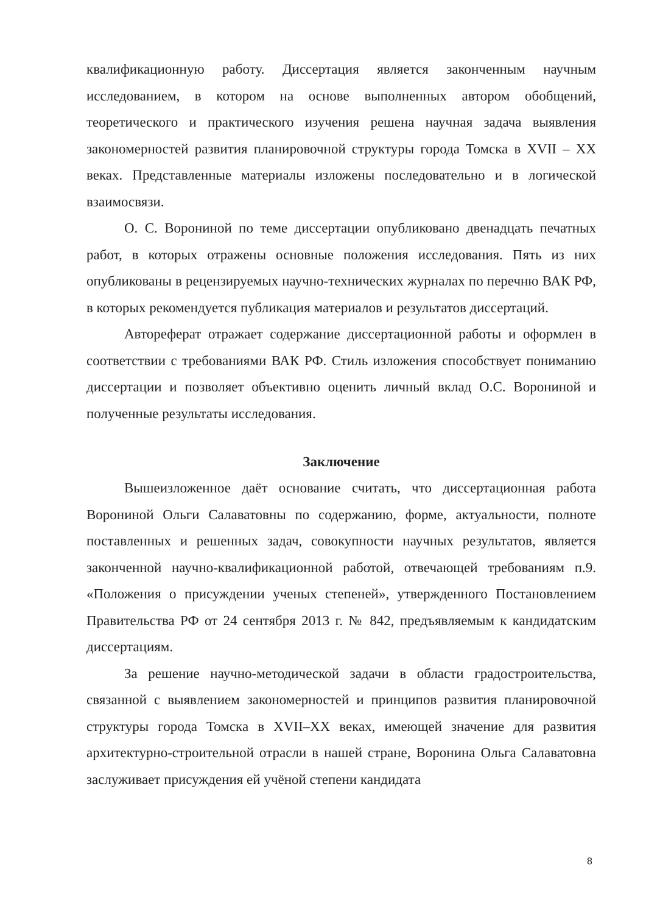квалификационную работу. Диссертация является законченным научным исследованием, в котором на основе выполненных автором обобщений, теоретического и практического изучения решена научная задача выявления закономерностей развития планировочной структуры города Томска в XVII – XX веках. Представленные материалы изложены последовательно и в логической взаимосвязи.
О. С. Ворониной по теме диссертации опубликовано двенадцать печатных работ, в которых отражены основные положения исследования. Пять из них опубликованы в рецензируемых научно-технических журналах по перечню ВАК РФ, в которых рекомендуется публикация материалов и результатов диссертаций.
Автореферат отражает содержание диссертационной работы и оформлен в соответствии с требованиями ВАК РФ. Стиль изложения способствует пониманию диссертации и позволяет объективно оценить личный вклад О.С. Ворониной и полученные результаты исследования.
Заключение
Вышеизложенное даёт основание считать, что диссертационная работа Ворониной Ольги Салаватовны по содержанию, форме, актуальности, полноте поставленных и решенных задач, совокупности научных результатов, является законченной научно-квалификационной работой, отвечающей требованиям п.9. «Положения о присуждении ученых степеней», утвержденного Постановлением Правительства РФ от 24 сентября 2013 г. № 842, предъявляемым к кандидатским диссертациям.
За решение научно-методической задачи в области градостроительства, связанной с выявлением закономерностей и принципов развития планировочной структуры города Томска в XVII–XX веках, имеющей значение для развития архитектурно-строительной отрасли в нашей стране, Воронина Ольга Салаватовна заслуживает присуждения ей учёной степени кандидата
8